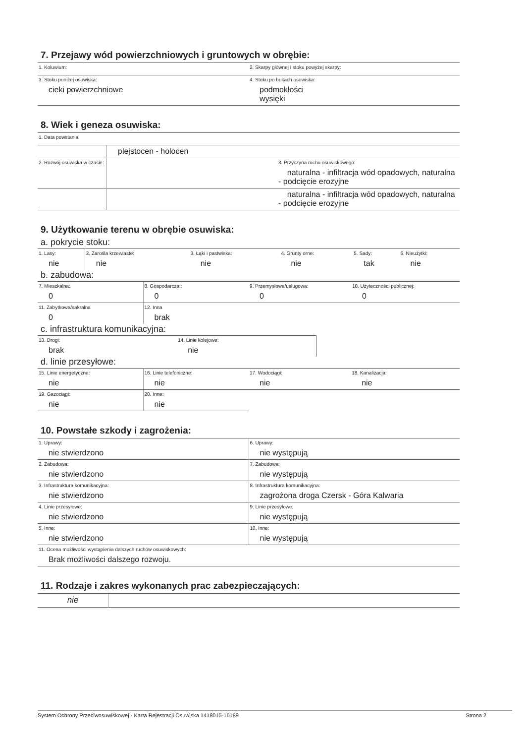7. Przejawy wód powierzchniowych i gruntowych w obrębie:
| 1. Koluwium: | 2. Skarpy głównej i stoku powyżej skarpy: |
| 3. Stoku poniżej osuwiska: cieki powierzchniowe | 4. Stoku po bokach osuwiska: podmokłości wysięki |
8. Wiek i geneza osuwiska:
| 1. Data powstania: | | |
| | plejstocen - holocen | |
| 2. Rozwój osuwiska w czasie: | | 3. Przyczyna ruchu osuwiskowego: naturalna - infiltracja wód opadowych, naturalna - podcięcie erozyjne |
| | | naturalna - infiltracja wód opadowych, naturalna - podcięcie erozyjne |
9. Użytkowanie terenu w obrębie osuwiska:
a. pokrycie stoku:
| 1. Lasy: nie | 2. Zarośla krzewiaste: nie | 3. Łąki i pastwiska: nie | 4. Grunty orne: nie | 5. Sady: tak | 6. Nieużytki: nie |
b. zabudowa:
| 7. Mieszkalna: 0 | 8. Gospodarcza:: 0 | 9. Przemysłowa/usługowa: 0 | 10. Użyteczności publicznej: 0 |
| 11. Zabytkowa/sakralna 0 | 12. Inna brak | | |
c. infrastruktura komunikacyjna:
| 13. Drogi: brak | 14. Linie kolejowe: nie | |
d. linie przesyłowe:
| 15. Linie energetyczne: nie | 16. Linie telefoniczne: nie | 17. Wodociągi: nie | 18. Kanalizacja: nie |
| 19. Gazociągi: nie | 20. Inne: nie | | |
10. Powstałe szkody i zagrożenia:
| 1. Uprawy: nie stwierdzono | 6. Uprawy: nie występują |
| 2. Zabudowa: nie stwierdzono | 7. Zabudowa: nie występują |
| 3. Infrastruktura komunikacyjna: nie stwierdzono | 8. Infrastruktura komunikacyjna: zagrożona droga Czersk - Góra Kalwaria |
| 4. Linie przesyłowe: nie stwierdzono | 9. Linie przesyłowe: nie występują |
| 5. Inne: nie stwierdzono | 10. Inne: nie występują |
| 11. Ocena możliwości wystąpienia dalszych ruchów osuwiskowych: Brak możliwości dalszego rozwoju. | |
11. Rodzaje i zakres wykonanych prac zabezpieczających:
| nie | |
System Ochrony Przeciwosuwiskowej - Karta Rejestracji Osuwiska 1418015-16189 Strona 2